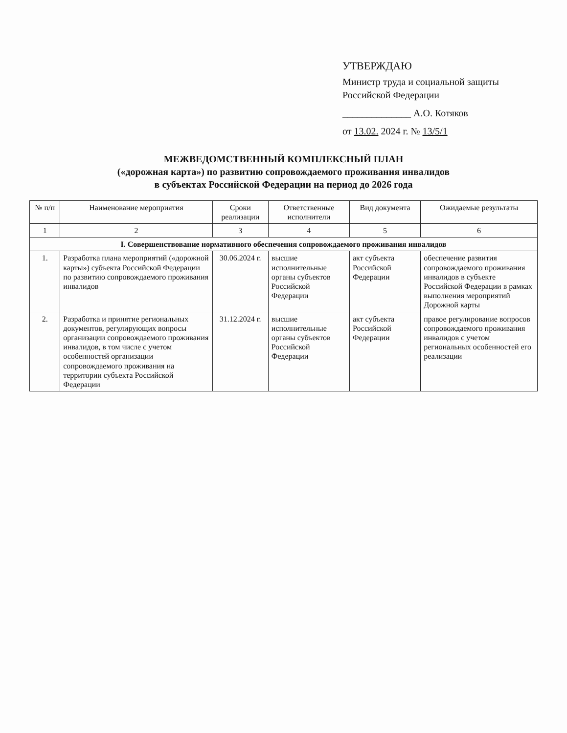УТВЕРЖДАЮ
Министр труда и социальной защиты Российской Федерации
______________ А.О. Котяков
от 13.02. 2024 г. № 13/5/1
МЕЖВЕДОМСТВЕННЫЙ КОМПЛЕКСНЫЙ ПЛАН
(«дорожная карта») по развитию сопровождаемого проживания инвалидов
в субъектах Российской Федерации на период до 2026 года
| № п/п | Наименование мероприятия | Сроки реализации | Ответственные исполнители | Вид документа | Ожидаемые результаты |
| --- | --- | --- | --- | --- | --- |
| 1 | 2 | 3 | 4 | 5 | 6 |
| I. Совершенствование нормативного обеспечения сопровождаемого проживания инвалидов | | | | | |
| 1. | Разработка плана мероприятий («дорожной карты») субъекта Российской Федерации по развитию сопровождаемого проживания инвалидов | 30.06.2024 г. | высшие исполнительные органы субъектов Российской Федерации | акт субъекта Российской Федерации | обеспечение развития сопровождаемого проживания инвалидов в субъекте Российской Федерации в рамках выполнения мероприятий Дорожной карты |
| 2. | Разработка и принятие региональных документов, регулирующих вопросы организации сопровождаемого проживания инвалидов, в том числе с учетом особенностей организации сопровождаемого проживания на территории субъекта Российской Федерации | 31.12.2024 г. | высшие исполнительные органы субъектов Российской Федерации | акт субъекта Российской Федерации | правое регулирование вопросов сопровождаемого проживания инвалидов с учетом региональных особенностей его реализации |